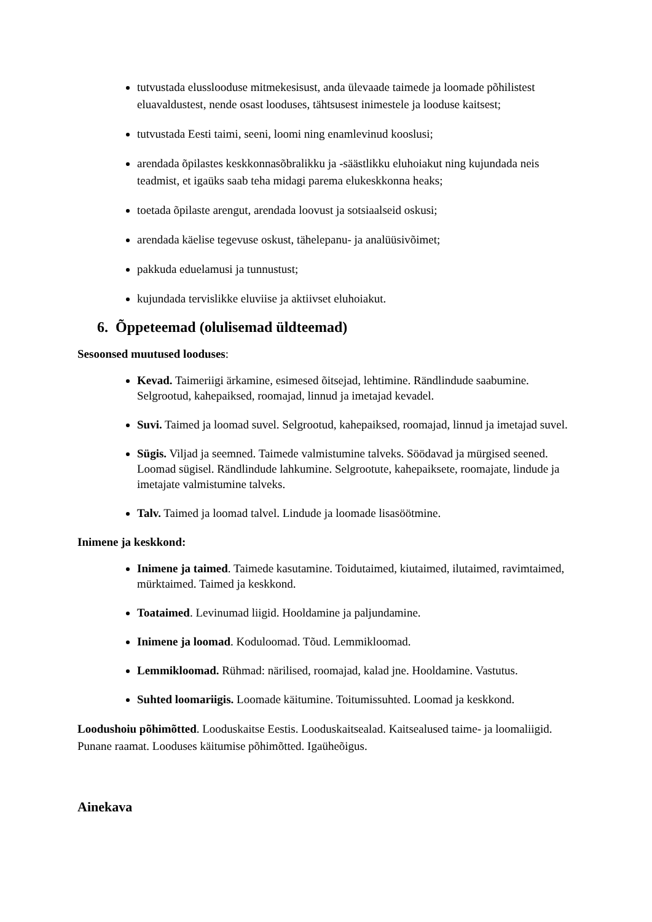tutvustada elusslooduse mitmekesisust, anda ülevaade taimede ja loomade põhilistest eluavaldustest, nende osast looduses, tähtsusest inimestele ja looduse kaitsest;
tutvustada Eesti taimi, seeni, loomi ning enamlevinud kooslusi;
arendada õpilastes keskkonnasõbralikku ja -säästlikku eluhoiakut ning kujundada neis teadmist, et igaüks saab teha midagi parema elukeskkonna heaks;
toetada õpilaste arengut, arendada loovust ja sotsiaalseid oskusi;
arendada käelise tegevuse oskust, tähelepanu- ja analüüsivõimet;
pakkuda eduelamusi ja tunnustust;
kujundada tervislikke eluviise ja aktiivset eluhoiakut.
6. Õppeteemad (olulisemad üldteemad)
Sesoonsed muutused looduses:
Kevad. Taimeriigi ärkamine, esimesed õitsejad, lehtimine. Rändlindude saabumine. Selgrootud, kahepaiksed, roomajad, linnud ja imetajad kevadel.
Suvi. Taimed ja loomad suvel. Selgrootud, kahepaiksed, roomajad, linnud ja imetajad suvel.
Sügis. Viljad ja seemned. Taimede valmistumine talveks. Söödavad ja mürgised seened. Loomad sügisel. Rändlindude lahkumine. Selgrootute, kahepaiksete, roomajate, lindude ja imetajate valmistumine talveks.
Talv. Taimed ja loomad talvel. Lindude ja loomade lisasöötmine.
Inimene ja keskkond:
Inimene ja taimed. Taimede kasutamine. Toidutaimed, kiutaimed, ilutaimed, ravimtaimed, mürktaimed. Taimed ja keskkond.
Toataimed. Levinumad liigid. Hooldamine ja paljundamine.
Inimene ja loomad. Koduloomad. Tõud. Lemmikloomad.
Lemmikloomad. Rühmad: närilised, roomajad, kalad jne. Hooldamine. Vastutus.
Suhted loomariigis. Loomade käitumine. Toitumissuhted. Loomad ja keskkond.
Loodushoiu põhimõtted. Looduskaitse Eestis. Looduskaitsealad. Kaitsealused taime- ja loomaliigid. Punane raamat. Looduses käitumise põhimõtted. Igaüheõigus.
Ainekava